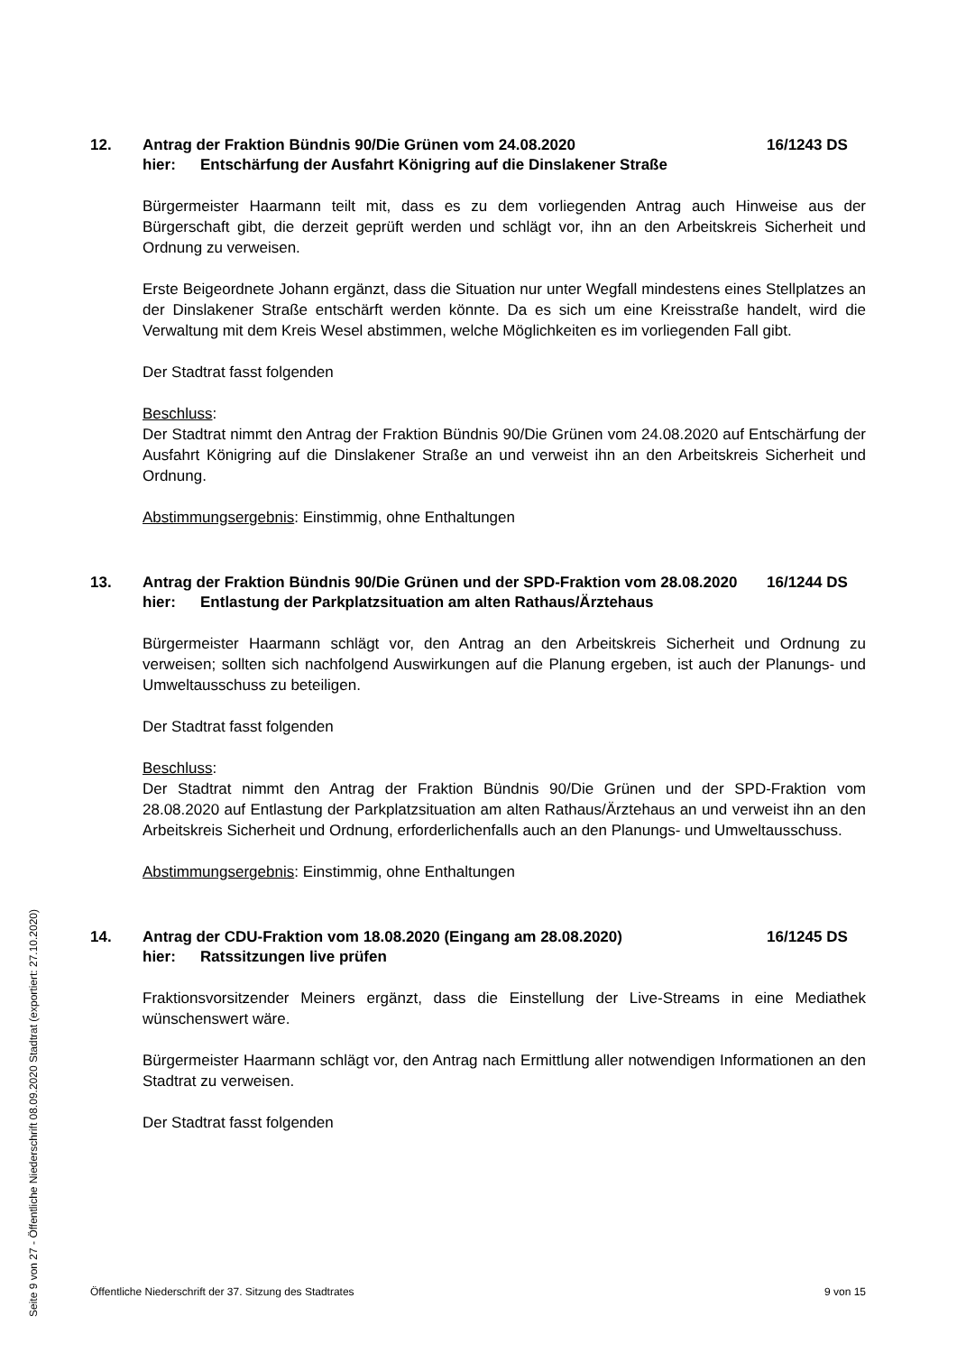12. Antrag der Fraktion Bündnis 90/Die Grünen vom 24.08.2020
hier: Entschärfung der Ausfahrt Königring auf die Dinslakener Straße
16/1243 DS
Bürgermeister Haarmann teilt mit, dass es zu dem vorliegenden Antrag auch Hinweise aus der Bürgerschaft gibt, die derzeit geprüft werden und schlägt vor, ihn an den Arbeitskreis Sicherheit und Ordnung zu verweisen.
Erste Beigeordnete Johann ergänzt, dass die Situation nur unter Wegfall mindestens eines Stellplatzes an der Dinslakener Straße entschärft werden könnte. Da es sich um eine Kreisstraße handelt, wird die Verwaltung mit dem Kreis Wesel abstimmen, welche Möglichkeiten es im vorliegenden Fall gibt.
Der Stadtrat fasst folgenden
Beschluss:
Der Stadtrat nimmt den Antrag der Fraktion Bündnis 90/Die Grünen vom 24.08.2020 auf Entschärfung der Ausfahrt Königring auf die Dinslakener Straße an und verweist ihn an den Arbeitskreis Sicherheit und Ordnung.
Abstimmungsergebnis: Einstimmig, ohne Enthaltungen
13. Antrag der Fraktion Bündnis 90/Die Grünen und der SPD-Fraktion vom 28.08.2020
hier: Entlastung der Parkplatzsituation am alten Rathaus/Ärztehaus
16/1244 DS
Bürgermeister Haarmann schlägt vor, den Antrag an den Arbeitskreis Sicherheit und Ordnung zu verweisen; sollten sich nachfolgend Auswirkungen auf die Planung ergeben, ist auch der Planungs- und Umweltausschuss zu beteiligen.
Der Stadtrat fasst folgenden
Beschluss:
Der Stadtrat nimmt den Antrag der Fraktion Bündnis 90/Die Grünen und der SPD-Fraktion vom 28.08.2020 auf Entlastung der Parkplatzsituation am alten Rathaus/Ärztehaus an und verweist ihn an den Arbeitskreis Sicherheit und Ordnung, erforderlichenfalls auch an den Planungs- und Umweltausschuss.
Abstimmungsergebnis: Einstimmig, ohne Enthaltungen
14. Antrag der CDU-Fraktion vom 18.08.2020 (Eingang am 28.08.2020)
hier: Ratssitzungen live prüfen
16/1245 DS
Fraktionsvorsitzender Meiners ergänzt, dass die Einstellung der Live-Streams in eine Mediathek wünschenswert wäre.
Bürgermeister Haarmann schlägt vor, den Antrag nach Ermittlung aller notwendigen Informationen an den Stadtrat zu verweisen.
Der Stadtrat fasst folgenden
Öffentliche Niederschrift der 37. Sitzung des Stadtrates 9 von 15
Seite 9 von 27 - Öffentliche Niederschrift 08.09.2020 Stadtrat (exportiert: 27.10.2020)